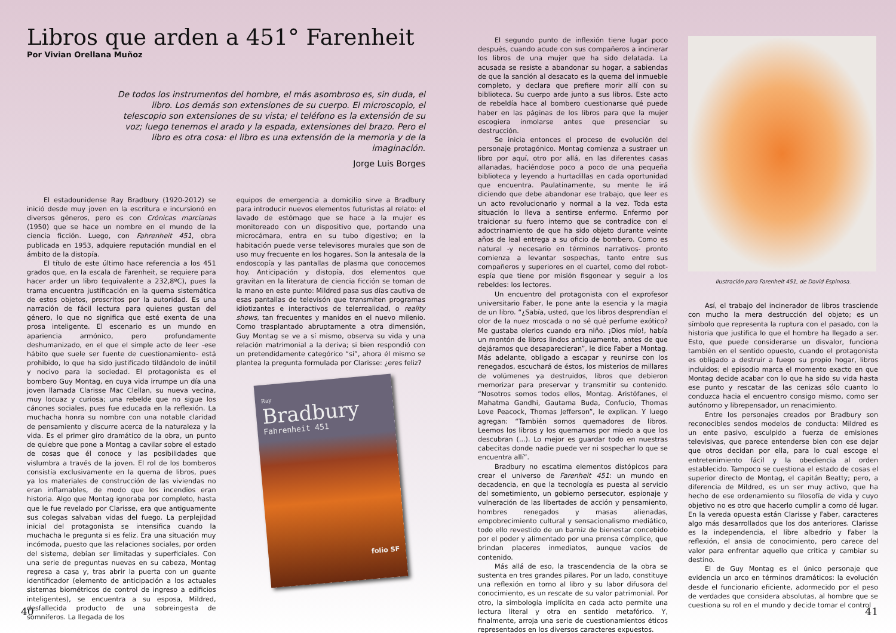Libros que arden a 451° Farenheit
Por Vivian Orellana Muñoz
De todos los instrumentos del hombre, el más asombroso es, sin duda, el libro. Los demás son extensiones de su cuerpo. El microscopio, el telescopio son extensiones de su vista; el teléfono es la extensión de su voz; luego tenemos el arado y la espada, extensiones del brazo. Pero el libro es otra cosa: el libro es una extensión de la memoria y de la imaginación.
Jorge Luis Borges
El estadounidense Ray Bradbury (1920-2012) se inició desde muy joven en la escritura e incursionó en diversos géneros, pero es con Crónicas marcianas (1950) que se hace un nombre en el mundo de la ciencia ficción. Luego, con Fahrenheit 451, obra publicada en 1953, adquiere reputación mundial en el ámbito de la distopía.
El título de este último hace referencia a los 451 grados que, en la escala de Farenheit, se requiere para hacer arder un libro (equivalente a 232,8ºC), pues la trama encuentra justificación en la quema sistemática de estos objetos, proscritos por la autoridad. Es una narración de fácil lectura para quienes gustan del género, lo que no significa que esté exenta de una prosa inteligente. El escenario es un mundo en apariencia armónico, pero profundamente deshumanizado, en el que el simple acto de leer -ese hábito que suele ser fuente de cuestionamiento- está prohibido, lo que ha sido justificado tildándolo de inútil y nocivo para la sociedad. El protagonista es el bombero Guy Montag, en cuya vida irrumpe un día una joven llamada Clarisse Mac Clellan, su nueva vecina, muy locuaz y curiosa; una rebelde que no sigue los cánones sociales, pues fue educada en la reflexión. La muchacha honra su nombre con una notable claridad de pensamiento y discurre acerca de la naturaleza y la vida. Es el primer giro dramático de la obra, un punto de quiebre que pone a Montag a cavilar sobre el estado de cosas que él conoce y las posibilidades que vislumbra a través de la joven. El rol de los bomberos consistía exclusivamente en la quema de libros, pues ya los materiales de construcción de las viviendas no eran inflamables, de modo que los incendios eran historia. Algo que Montag ignoraba por completo, hasta que le fue revelado por Clarisse, era que antiguamente sus colegas salvaban vidas del fuego. La perplejidad inicial del protagonista se intensifica cuando la muchacha le pregunta si es feliz. Era una situación muy incómoda, puesto que las relaciones sociales, por orden del sistema, debían ser limitadas y superficiales. Con una serie de preguntas nuevas en su cabeza, Montag regresa a casa y, tras abrir la puerta con un guante identificador (elemento de anticipación a los actuales sistemas biométricos de control de ingreso a edificios inteligentes), se encuentra a su esposa, Mildred, desfallecida producto de una sobreingesta de somníferos. La llegada de los
equipos de emergencia a domicilio sirve a Bradbury para introducir nuevos elementos futuristas al relato: el lavado de estómago que se hace a la mujer es monitoreado con un dispositivo que, portando una microcámara, entra en su tubo digestivo; en la habitación puede verse televisores murales que son de uso muy frecuente en los hogares. Son la antesala de la endoscopía y las pantallas de plasma que conocemos hoy. Anticipación y distopía, dos elementos que gravitan en la literatura de ciencia ficción se toman de la mano en este punto: Mildred pasa sus días cautiva de esas pantallas de televisón que transmiten programas idiotizantes e interactivos de telerrealidad, o reality shows, tan frecuentes y manidos en el nuevo milenio. Como trasplantado abruptamente a otra dimensión, Guy Montag se ve a sí mismo, observa su vida y una relación matrimonial a la deriva; si bien respondió con un pretendidamente categórico “sí”, ahora él mismo se plantea la pregunta formulada por Clarisse: ¿eres feliz?
Ray
Bradbury
Fahrenheit 451
folio SF
40
El segundo punto de inflexión tiene lugar poco después, cuando acude con sus compañeros a incinerar los libros de una mujer que ha sido delatada. La acusada se resiste a abandonar su hogar, a sabiendas de que la sanción al desacato es la quema del inmueble completo, y declara que prefiere morir allí con su biblioteca. Su cuerpo arde junto a sus libros. Este acto de rebeldía hace al bombero cuestionarse qué puede haber en las páginas de los libros para que la mujer escogiera inmolarse antes que presenciar su destrucción.
Se inicia entonces el proceso de evolución del personaje protagónico. Montag comienza a sustraer un libro por aquí, otro por allá, en las diferentes casas allanadas, haciéndose poco a poco de una pequeña biblioteca y leyendo a hurtadillas en cada oportunidad que encuentra. Paulatinamente, su mente le irá diciendo que debe abandonar ese trabajo, que leer es un acto revolucionario y normal a la vez. Toda esta situación lo lleva a sentirse enfermo. Enfermo por traicionar su fuero interno que se contradice con el adoctrinamiento de que ha sido objeto durante veinte años de leal entrega a su oficio de bombero. Como es natural -y necesario en términos narrativos- pronto comienza a levantar sospechas, tanto entre sus compañeros y superiores en el cuartel, como del robot-espía que tiene por misión fisgonear y seguir a los rebeldes: los lectores.
Un encuentro del protagonista con el exprofesor universitario Faber, le pone ante la esencia y la magia de un libro. “¿Sabía, usted, que los libros desprendían el olor de la nuez moscada o no sé qué perfume exótico? Me gustaba olerlos cuando era niño. ¡Dios mío!, había un montón de libros lindos antiguamente, antes de que dejáramos que desaparecieran”, le dice Faber a Montag. Más adelante, obligado a escapar y reunirse con los renegados, escuchará de éstos, los misterios de millares de volúmenes ya destruidos, libros que debieron memorizar para preservar y transmitir su contenido. “Nosotros somos todos ellos, Montag. Aristófanes, el Mahatma Gandhi, Gautama Buda, Confucio, Thomas Love Peacock, Thomas Jefferson”, le explican. Y luego agregan: “También somos quemadores de libros. Leemos los libros y los quemamos por miedo a que los descubran (...). Lo mejor es guardar todo en nuestras cabecitas donde nadie puede ver ni sospechar lo que se encuentra allí”.
Bradbury no escatima elementos distópicos para crear el universo de Farenheit 451: un mundo en decadencia, en que la tecnología es puesta al servicio del sometimiento, un gobierno persecutor, espionaje y vulneración de las libertades de acción y pensamiento, hombres renegados y masas alienadas, empobrecimiento cultural y sensacionalismo mediático, todo ello revestido de un barniz de bienestar concebido por el poder y alimentado por una prensa cómplice, que brindan placeres inmediatos, aunque vacíos de contenido.
Más allá de eso, la trascendencia de la obra se sustenta en tres grandes pilares. Por un lado, constituye una reflexión en torno al libro y su labor difusora del conocimiento, es un rescate de su valor patrimonial. Por otro, la simbología implícita en cada acto permite una lectura literal y otra en sentido metafórico. Y, finalmente, arroja una serie de cuestionamientos éticos representados en los diversos caracteres expuestos.
Ilustración para Farenheit 451, de David Espinosa.
Así, el trabajo del incinerador de libros trasciende con mucho la mera destrucción del objeto; es un símbolo que representa la ruptura con el pasado, con la historia que justifica lo que el hombre ha llegado a ser. Esto, que puede considerarse un disvalor, funciona también en el sentido opuesto, cuando el protagonista es obligado a destruir a fuego su propio hogar, libros incluidos; el episodio marca el momento exacto en que Montag decide acabar con lo que ha sido su vida hasta ese punto y rescatar de las cenizas sólo cuanto lo conduzca hacia el encuentro consigo mismo, como ser autónomo y librepensador, un renacimiento.
Entre los personajes creados por Bradbury son reconocibles sendos modelos de conducta: Mildred es un ente pasivo, esculpido a fuerza de emisiones televisivas, que parece entenderse bien con ese dejar que otros decidan por ella, para lo cual escoge el entretenimiento fácil y la obediencia al orden establecido. Tampoco se cuestiona el estado de cosas el superior directo de Montag, el capitán Beatty; pero, a diferencia de Mildred, es un ser muy activo, que ha hecho de ese ordenamiento su filosofía de vida y cuyo objetivo no es otro que hacerlo cumplir a como dé lugar. En la vereda opuesta están Clarisse y Faber, caracteres algo más desarrollados que los dos anteriores. Clarisse es la independencia, el libre albedrío y Faber la reflexión, el ansia de conocimiento, pero carece del valor para enfrentar aquello que critica y cambiar su destino.
El de Guy Montag es el único personaje que evidencia un arco en términos dramáticos: la evolución desde el funcionario eficiente, adormecido por el peso de verdades que considera absolutas, al hombre que se cuestiona su rol en el mundo y decide tomar el control
41